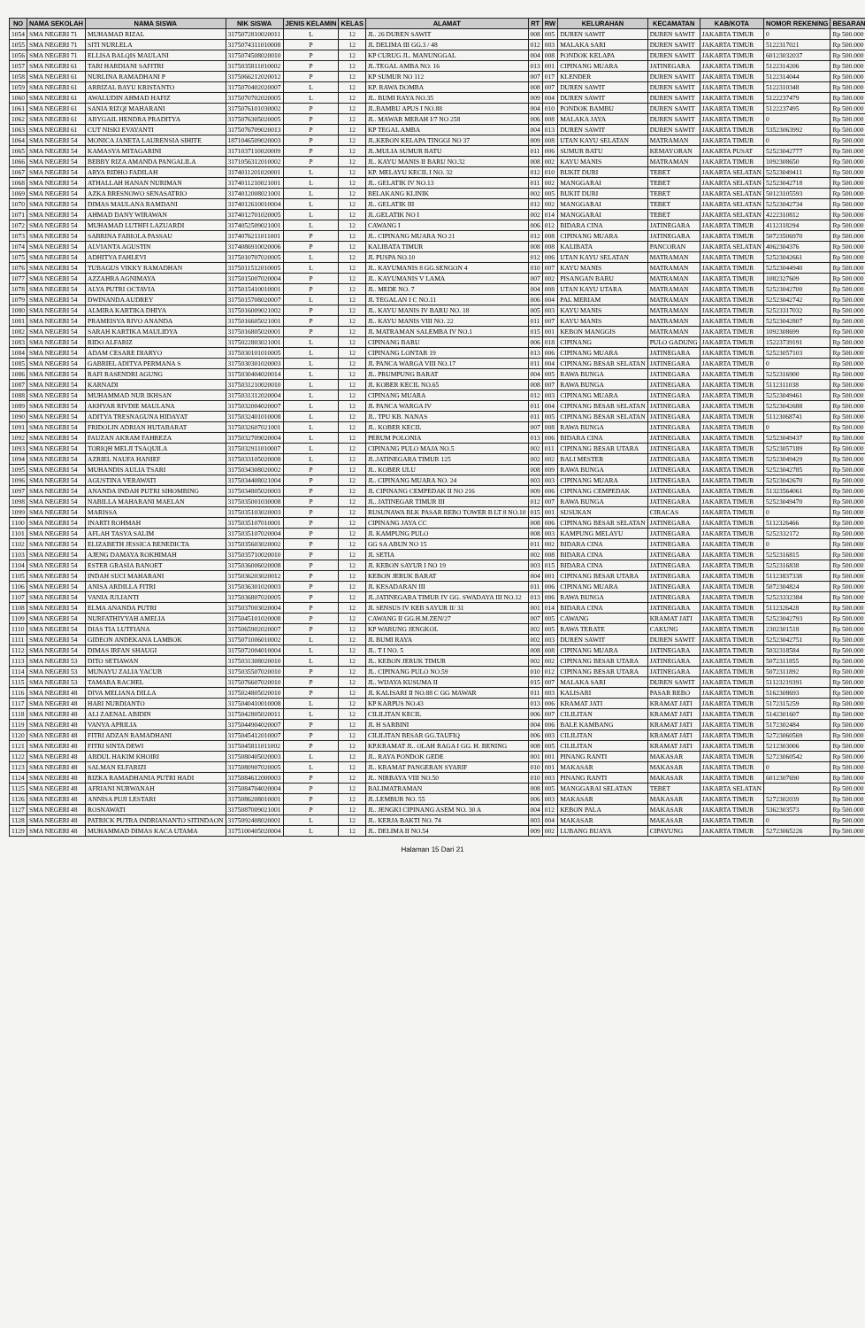| NO | NAMA SEKOLAH | NAMA SISWA | NIK SISWA | JENIS KELAMIN | KELAS | ALAMAT | RT | RW | KELURAHAN | KECAMATAN | KAB/KOTA | NOMOR REKENING | BESARAN |
| --- | --- | --- | --- | --- | --- | --- | --- | --- | --- | --- | --- | --- | --- |
| 1054 | SMA NEGERI 71 | MUHAMAD RIZAL | 3175072810020011 | L | 12 | JL. 26 DUREN SAWIT | 008 | 005 | DUREN SAWIT | DUREN SAWIT | JAKARTA TIMUR | 0 | Rp 500.000 |
| 1055 | SMA NEGERI 71 | SITI NURLELA | 3175074311010008 | P | 12 | JL DELIMA III GG.3 / 48 | 012 | 003 | MALAKA SARI | DUREN SAWIT | JAKARTA TIMUR | 5122317021 | Rp 500.000 |
| 1056 | SMA NEGERI 71 | ELLISA BALQIS MAULANI | 3175074508020010 | P | 12 | KP CURUG JL. MANUNGGAL | 004 | 008 | PONDOK KELAPA | DUREN SAWIT | JAKARTA TIMUR | 60123032037 | Rp 500.000 |
| 1057 | SMA NEGERI 61 | TARI HARDIANI SAFITRI | 3175035811010002 | P | 12 | JL.TEGAL AMBA NO. 16 | 013 | 001 | CIPINANG MUARA | JATINEGARA | JAKARTA TIMUR | 5122314206 | Rp 500.000 |
| 1058 | SMA NEGERI 61 | NURLINA RAMADHANI P | 3175066212020012 | P | 12 | KP SUMUR NO 112 | 007 | 017 | KLENDER | DUREN SAWIT | JAKARTA TIMUR | 5122314044 | Rp 500.000 |
| 1059 | SMA NEGERI 61 | ARRIZAL BAYU KRISTANTO | 3175070402020007 | L | 12 | KP. RAWA DOMBA | 008 | 007 | DUREN SAWIT | DUREN SAWIT | JAKARTA TIMUR | 5122310348 | Rp 500.000 |
| 1060 | SMA NEGERI 61 | AWALUDIN AHMAD HAFIZ | 3175070702020005 | L | 12 | JL. BUMI RAYA NO.35 | 009 | 004 | DUREN SAWIT | DUREN SAWIT | JAKARTA TIMUR | 5122237479 | Rp 500.000 |
| 1061 | SMA NEGERI 61 | SANIA RIZQI MAHARANI | 3175076101030002 | P | 12 | JL.BAMBU APUS I NO.88 | 004 | 010 | PONDOK BAMBU | DUREN SAWIT | JAKARTA TIMUR | 5122237495 | Rp 500.000 |
| 1062 | SMA NEGERI 61 | ABYGAIL HENDRA PRADITYA | 3175076305020005 | P | 12 | JL. MAWAR MERAH I/7 NO 258 | 006 | 008 | MALAKA JAYA | DUREN SAWIT | JAKARTA TIMUR | 0 | Rp 500.000 |
| 1063 | SMA NEGERI 61 | CUT NISKI EVAYANTI | 3175076709020013 | P | 12 | KP TEGAL AMBA | 004 | 013 | DUREN SAWIT | DUREN SAWIT | JAKARTA TIMUR | 53523063992 | Rp 500.000 |
| 1064 | SMA NEGERI 54 | MONICA JANETA LAURENSIA SIHITE | 1871046509020003 | P | 12 | JL.KEBON KELAPA TINGGI NO 37 | 009 | 008 | UTAN KAYU SELATAN | MATRAMAN | JAKARTA TIMUR | 0 | Rp 500.000 |
| 1065 | SMA NEGERI 54 | KAMASYA MITAGARINI | 3171037110020009 | P | 12 | JL.MULIA SUMUR BATU | 011 | 006 | SUMUR BATU | KEMAYORAN | JAKARTA PUSAT | 52523042777 | Rp 500.000 |
| 1066 | SMA NEGERI 54 | BEBBY RIZA AMANDA PANGALILA | 3171056312010002 | P | 12 | JL. KAYU MANIS II BARU NO.32 | 008 | 002 | KAYU MANIS | MATRAMAN | JAKARTA TIMUR | 1092308650 | Rp 500.000 |
| 1067 | SMA NEGERI 54 | ARYA RIDHO FADILAH | 3174011201020001 | L | 12 | KP. MELAYU KECIL I NO. 32 | 012 | 010 | BUKIT DURI | TEBET | JAKARTA SELATAN | 52523049411 | Rp 500.000 |
| 1068 | SMA NEGERI 54 | ATHALLAH HANAN NURIMAN | 3174011210021001 | L | 12 | JL. GELATIK IV NO.13 | 011 | 002 | MANGGARAI | TEBET | JAKARTA SELATAN | 52523042718 | Rp 500.000 |
| 1069 | SMA NEGERI 54 | AZKA BRESNOWO SENASATRIO | 3174012008021001 | L | 12 | BELAKANG KLINIK | 002 | 005 | BUKIT DURI | TEBET | JAKARTA SELATAN | 50123105593 | Rp 500.000 |
| 1070 | SMA NEGERI 54 | DIMAS MAULANA RAMDANI | 3174012610010004 | L | 12 | JL. GELATIK III | 012 | 002 | MANGGARAI | TEBET | JAKARTA SELATAN | 52523042734 | Rp 500.000 |
| 1071 | SMA NEGERI 54 | AHMAD DANY WIRAWAN | 3174012701020005 | L | 12 | JL.GELATIK NO I | 002 | 014 | MANGGARAI | TEBET | JAKARTA SELATAN | 4222310812 | Rp 500.000 |
| 1072 | SMA NEGERI 54 | MUHAMAD LUTHFI LAZUARDI | 3174052509021001 | L | 12 | CAWANG I | 006 | 012 | BIDARA CINA | JATINEGARA | JAKARTA TIMUR | 4112318294 | Rp 500.000 |
| 1073 | SMA NEGERI 54 | SABRINA FABIOLA PASSAU | 3174076211011001 | P | 12 | JL. CIPINANG MUARA NO 21 | 012 | 008 | CIPINANG MUARA | JATINEGARA | JAKARTA TIMUR | 50723506970 | Rp 500.000 |
| 1074 | SMA NEGERI 54 | ALVIANTA AGUSTIN | 3174086910020006 | P | 12 | KALIBATA TIMUR | 008 | 008 | KALIBATA | PANCORAN | JAKARTA SELATAN | 4062304376 | Rp 500.000 |
| 1075 | SMA NEGERI 54 | ADHITYA FAHLEVI | 3175010707020005 | L | 12 | JL PUSPA NO.10 | 012 | 006 | UTAN KAYU SELATAN | MATRAMAN | JAKARTA TIMUR | 52523042661 | Rp 500.000 |
| 1076 | SMA NEGERI 54 | TUBAGUS VIKKY RAMADHAN | 3175011512010005 | L | 12 | JL. KAYUMANIS 8 GG.SENGON 4 | 010 | 007 | KAYU MANIS | MATRAMAN | JAKARTA TIMUR | 52523044940 | Rp 500.000 |
| 1077 | SMA NEGERI 54 | AZZAHRA AGNIMAYA | 3175015007020004 | P | 12 | JL. KAYUMANIS V LAMA | 007 | 002 | PISANGAN BARU | MATRAMAN | JAKARTA TIMUR | 1082327609 | Rp 500.000 |
| 1078 | SMA NEGERI 54 | ALYA PUTRI OCTAVIA | 3175015410010001 | P | 12 | JL. MEDE NO. 7 | 004 | 008 | UTAN KAYU UTARA | MATRAMAN | JAKARTA TIMUR | 52523042700 | Rp 500.000 |
| 1079 | SMA NEGERI 54 | DWINANDA AUDREY | 3175015708020007 | L | 12 | JL TEGALAN I C NO.11 | 006 | 004 | PAL MERIAM | MATRAMAN | JAKARTA TIMUR | 52523042742 | Rp 500.000 |
| 1080 | SMA NEGERI 54 | ALMIRA KARTIKA DHIYA | 3175016009021002 | P | 12 | JL. KAYU MANIS IV BARU NO. 18 | 005 | 003 | KAYU MANIS | MATRAMAN | JAKARTA TIMUR | 52523317032 | Rp 500.000 |
| 1081 | SMA NEGERI 54 | PRAMEISYA RIVO ANANDA | 3175016605021001 | P | 12 | JL. KAYU MANIS VIII NO. 22 | 011 | 007 | KAYU MANIS | MATRAMAN | JAKARTA TIMUR | 52523042807 | Rp 500.000 |
| 1082 | SMA NEGERI 54 | SARAH KARTIKA MAULIDYA | 3175016805020001 | P | 12 | JL MATRAMAN SALEMBA IV NO.1 | 015 | 001 | KEBON MANGGIS | MATRAMAN | JAKARTA TIMUR | 1092308699 | Rp 500.000 |
| 1083 | SMA NEGERI 54 | RIDO ALFARIZ | 3175022803021001 | L | 12 | CIPINANG BARU | 006 | 018 | CIPINANG | PULO GADUNG | JAKARTA TIMUR | 15223739191 | Rp 500.000 |
| 1084 | SMA NEGERI 54 | ADAM CESARE DIARYO | 3175030101010005 | L | 12 | CIPINANG LONTAR 19 | 013 | 006 | CIPINANG MUARA | JATINEGARA | JAKARTA TIMUR | 52523057103 | Rp 500.000 |
| 1085 | SMA NEGERI 54 | GABRIEL ADITYA PERMANA S | 3175030301020003 | L | 12 | JL PANCA WARGA VIII NO.17 | 011 | 004 | CIPINANG BESAR SELATAN | JATINEGARA | JAKARTA TIMUR | 0 | Rp 500.000 |
| 1086 | SMA NEGERI 54 | RAFI RASENDRI AGUNG | 3175030404020014 | L | 12 | JL. PRUMPUNG BARAT | 004 | 005 | RAWA BUNGA | JATINEGARA | JAKARTA TIMUR | 5252316900 | Rp 500.000 |
| 1087 | SMA NEGERI 54 | KARNADI | 3175031210020010 | L | 12 | JL KOBER KECIL NO.65 | 008 | 007 | RAWA BUNGA | JATINEGARA | JAKARTA TIMUR | 5112311038 | Rp 500.000 |
| 1088 | SMA NEGERI 54 | MUHAMMAD NUR IKHSAN | 3175031312020004 | L | 12 | CIPINANG MUARA | 012 | 003 | CIPINANG MUARA | JATINEGARA | JAKARTA TIMUR | 52523049461 | Rp 500.000 |
| 1089 | SMA NEGERI 54 | AKHYAR RIVDIE MAULANA | 3175032004020007 | L | 12 | JL PANCA WARGA IV | 011 | 004 | CIPINANG BESAR SELATAN | JATINEGARA | JAKARTA TIMUR | 52523042688 | Rp 500.000 |
| 1090 | SMA NEGERI 54 | ADITYA TRESNAGUNA HIDAYAT | 3175032401010008 | L | 12 | JL. TPU KB. NANAS | 011 | 005 | CIPINANG BESAR SELATAN | JATINEGARA | JAKARTA TIMUR | 51123068741 | Rp 500.000 |
| 1091 | SMA NEGERI 54 | FRIDOLIN ADRIAN HUTABARAT | 3175032607021001 | L | 12 | JL. KOBER KECIL | 007 | 008 | RAWA BUNGA | JATINEGARA | JAKARTA TIMUR | 0 | Rp 500.000 |
| 1092 | SMA NEGERI 54 | FAUZAN AKRAM FAHREZA | 3175032709020004 | L | 12 | PERUM POLONIA | 013 | 006 | BIDARA CINA | JATINEGARA | JAKARTA TIMUR | 52523049437 | Rp 500.000 |
| 1093 | SMA NEGERI 54 | TORIQH MELJI TSAQUILA | 3175032911010007 | L | 12 | CIPINANG PULO MAJA NO.5 | 002 | 011 | CIPINANG BESAR UTARA | JATINEGARA | JAKARTA TIMUR | 52523057189 | Rp 500.000 |
| 1094 | SMA NEGERI 54 | AZRIEL NAUFA HANIEF | 3175033105020008 | L | 12 | JL.JATINEGARA TIMUR 125 | 002 | 002 | BALI MESTER | JATINEGARA | JAKARTA TIMUR | 52523049429 | Rp 500.000 |
| 1095 | SMA NEGERI 54 | MUHANDIS AULIA TSARI | 3175034308020002 | P | 12 | JL. KOBER ULU | 008 | 009 | RAWA BUNGA | JATINEGARA | JAKARTA TIMUR | 52523042785 | Rp 500.000 |
| 1096 | SMA NEGERI 54 | AGUSTINA VERAWATI | 3175034408021004 | P | 12 | JL. CIPINANG MUARA NO. 24 | 003 | 003 | CIPINANG MUARA | JATINEGARA | JAKARTA TIMUR | 52523042670 | Rp 500.000 |
| 1097 | SMA NEGERI 54 | ANANDA INDAH PUTRI SIHOMBING | 3175034805020003 | P | 12 | JL CIPINANG CEMPEDAK II NO 216 | 009 | 006 | CIPINANG CEMPEDAK | JATINEGARA | JAKARTA TIMUR | 51323564061 | Rp 500.000 |
| 1098 | SMA NEGERI 54 | NABILLA MAHARANI MAELAN | 3175035001030008 | P | 12 | JL. JATINEGAR TIMUR III | 012 | 007 | RAWA BUNGA | JATINEGARA | JAKARTA TIMUR | 52523049470 | Rp 500.000 |
| 1099 | SMA NEGERI 54 | MARISSA | 3175035103020003 | P | 12 | RUSUNAWA BLK PASAR REBO TOWER B LT 8 NO.10 | 015 | 001 | SUSUKAN | CIRACAS | JAKARTA TIMUR | 0 | Rp 500.000 |
| 1100 | SMA NEGERI 54 | INARTI ROHMAH | 3175035107010001 | P | 12 | CIPINANG JAYA CC | 008 | 006 | CIPINANG BESAR SELATAN | JATINEGARA | JAKARTA TIMUR | 5112326466 | Rp 500.000 |
| 1101 | SMA NEGERI 54 | AFLAH TASYA SALIM | 3175035107020004 | P | 12 | JL KAMPUNG PULO | 008 | 003 | KAMPUNG MELAYU | JATINEGARA | JAKARTA TIMUR | 5252332172 | Rp 500.000 |
| 1102 | SMA NEGERI 54 | ELIZABETH JESSICA BENEDICTA | 3175035603020002 | P | 12 | GG SA ABUN NO 15 | 011 | 002 | BIDARA CINA | JATINEGARA | JAKARTA TIMUR | 0 | Rp 500.000 |
| 1103 | SMA NEGERI 54 | AJENG DAMAYA ROKHIMAH | 3175035710020010 | P | 12 | JL SETIA | 002 | 008 | BIDARA CINA | JATINEGARA | JAKARTA TIMUR | 5252316815 | Rp 500.000 |
| 1104 | SMA NEGERI 54 | ESTER GRASIA BANOET | 3175036006020008 | P | 12 | JL KEBON SAYUR I NO 19 | 003 | 015 | BIDARA CINA | JATINEGARA | JAKARTA TIMUR | 5252316838 | Rp 500.000 |
| 1105 | SMA NEGERI 54 | INDAH SUCI MAHARANI | 3175036203020012 | P | 12 | KEBON JERUK BARAT | 004 | 001 | CIPINANG BESAR UTARA | JATINEGARA | JAKARTA TIMUR | 51123837338 | Rp 500.000 |
| 1106 | SMA NEGERI 54 | ANISA ARDILLA FITRI | 3175036301020003 | P | 12 | JL KESADARAN III | 011 | 006 | CIPINANG MUARA | JATINEGARA | JAKARTA TIMUR | 5072304824 | Rp 500.000 |
| 1107 | SMA NEGERI 54 | VANIA JULIANTI | 3175036807020005 | P | 12 | JL.JATINEGARA TIMUR IV GG. SWADAYA III NO.12 | 013 | 006 | RAWA BUNGA | JATINEGARA | JAKARTA TIMUR | 52523332384 | Rp 500.000 |
| 1108 | SMA NEGERI 54 | ELMA ANANDA PUTRI | 3175037003020004 | P | 12 | JL SENSUS IV KEB SAYUR II/ 31 | 001 | 014 | BIDARA CINA | JATINEGARA | JAKARTA TIMUR | 5112326428 | Rp 500.000 |
| 1109 | SMA NEGERI 54 | NURFATHIYYAH AMELIA | 3175045101020008 | P | 12 | CAWANG II GG.H.M.ZEN/27 | 007 | 005 | CAWANG | KRAMAT JATI | JAKARTA TIMUR | 52523042793 | Rp 500.000 |
| 1110 | SMA NEGERI 54 | DIAS TIA LUTFIANA | 3175065902020007 | P | 12 | KP WARUNG JENGKOL | 002 | 005 | RAWA TERATE | CAKUNG | JAKARTA TIMUR | 2302301518 | Rp 500.000 |
| 1111 | SMA NEGERI 54 | GIDEON ANDEKANA LAMBOK | 3175071006010002 | L | 12 | JL BUMI RAYA | 002 | 003 | DUREN SAWIT | DUREN SAWIT | JAKARTA TIMUR | 52523042751 | Rp 500.000 |
| 1112 | SMA NEGERI 54 | DIMAS IRFAN SHAUGI | 3175072004010004 | L | 12 | JL. T I NO. 5 | 008 | 008 | CIPINANG MUARA | JATINEGARA | JAKARTA TIMUR | 5032318584 | Rp 500.000 |
| 1113 | SMA NEGERI 53 | DITO SETIAWAN | 3175031308020010 | L | 12 | JL. KEBON JERUK TIMUR | 002 | 002 | CIPINANG BESAR UTARA | JATINEGARA | JAKARTA TIMUR | 5072311855 | Rp 500.000 |
| 1114 | SMA NEGERI 53 | MUNAYU ZALIA YACUB | 3175035507020010 | P | 12 | JL. CIPINANG PULO NO.59 | 010 | 012 | CIPINANG BESAR UTARA | JATINEGARA | JAKARTA TIMUR | 5072311892 | Rp 500.000 |
| 1115 | SMA NEGERI 53 | TAMARA RACHEL | 3175076607020010 | P | 12 | JL. WIJAYA KUSUMA II | 015 | 007 | MALAKA SARI | DUREN SAWIT | JAKARTA TIMUR | 51123219391 | Rp 500.000 |
| 1116 | SMA NEGERI 48 | DIVA MELIANA DILLA | 3175024805020010 | P | 12 | JL KALISARI II NO.88 C GG MAWAR | 011 | 003 | KALISARI | PASAR REBO | JAKARTA TIMUR | 5162308693 | Rp 500.000 |
| 1117 | SMA NEGERI 48 | HARI NURDIANTO | 3175040410010008 | L | 12 | KP KARPUS NO.43 | 013 | 006 | KRAMAT JATI | KRAMAT JATI | JAKARTA TIMUR | 5172315259 | Rp 500.000 |
| 1118 | SMA NEGERI 48 | ALI ZAENAL ABIDIN | 3175042805020011 | L | 12 | CILILITAN KECIL | 006 | 007 | CILILITAN | KRAMAT JATI | JAKARTA TIMUR | 5142301607 | Rp 500.000 |
| 1119 | SMA NEGERI 48 | VANYA APRILIA | 3175044904020007 | P | 12 | JL H SARBINI | 004 | 006 | BALE KAMBANG | KRAMAT JATI | JAKARTA TIMUR | 5172302484 | Rp 500.000 |
| 1120 | SMA NEGERI 48 | FITRI ADZAN RAMADHANI | 3175045412010007 | P | 12 | CILILITAN BESAR GG.TAUFIQ | 006 | 003 | CILILITAN | KRAMAT JATI | JAKARTA TIMUR | 52723060569 | Rp 500.000 |
| 1121 | SMA NEGERI 48 | FITRI SINTA DEWI | 3175045811011002 | P | 12 | KP.KRAMAT JL. OLAH RAGA I GG. H. BENING | 008 | 005 | CILILITAN | KRAMAT JATI | JAKARTA TIMUR | 5212303006 | Rp 500.000 |
| 1122 | SMA NEGERI 48 | ABDUL HAKIM KHOIRI | 3175080405020003 | L | 12 | JL. RAYA PONDOK GEDE | 001 | 001 | PINANG RANTI | MAKASAR | JAKARTA TIMUR | 52723060542 | Rp 500.000 |
| 1123 | SMA NEGERI 48 | SALMAN ELFARIZI | 3175080907020005 | L | 12 | JL. KRAMAT PANGERAN SYARIF | 010 | 001 | MAKASAR | MAKASAR | JAKARTA TIMUR | 0 | Rp 500.000 |
| 1124 | SMA NEGERI 48 | RIZKA RAMADHANIA PUTRI HADI | 3175084612000003 | P | 12 | JL. NIRBAYA VIII NO.50 | 010 | 003 | PINANG RANTI | MAKASAR | JAKARTA TIMUR | 6012307690 | Rp 500.000 |
| 1125 | SMA NEGERI 48 | AFRIANI NURWANAH | 3175084704020004 | P | 12 | BALIMATRAMAN | 008 | 005 | MANGGARAI SELATAN | TEBET | JAKARTA SELATAN | | Rp 500.000 |
| 1126 | SMA NEGERI 48 | ANNISA PUJI LESTARI | 3175086208010001 | P | 12 | JL.LEMBUR NO. 55 | 006 | 003 | MAKASAR | MAKASAR | JAKARTA TIMUR | 5272302039 | Rp 500.000 |
| 1127 | SMA NEGERI 48 | ROSNAWATI | 3175087009021001 | P | 12 | JL. JENGKI CIPINANG ASEM NO. 30 A | 004 | 012 | KEBON PALA | MAKASAR | JAKARTA TIMUR | 5362303573 | Rp 500.000 |
| 1128 | SMA NEGERI 48 | PATRICK PUTRA INDRIANANTO SITINDAON | 3175092408020001 | L | 12 | JL. KERJA BAKTI NO. 74 | 003 | 004 | MAKASAR | MAKASAR | JAKARTA TIMUR | 0 | Rp 500.000 |
| 1129 | SMA NEGERI 48 | MUHAMMAD DIMAS KACA UTAMA | 3175100405020004 | L | 12 | JL. DELIMA II NO.54 | 009 | 002 | LUBANG BUAYA | CIPAYUNG | JAKARTA TIMUR | 52723065226 | Rp 500.000 |
Halaman 15 Dari 21